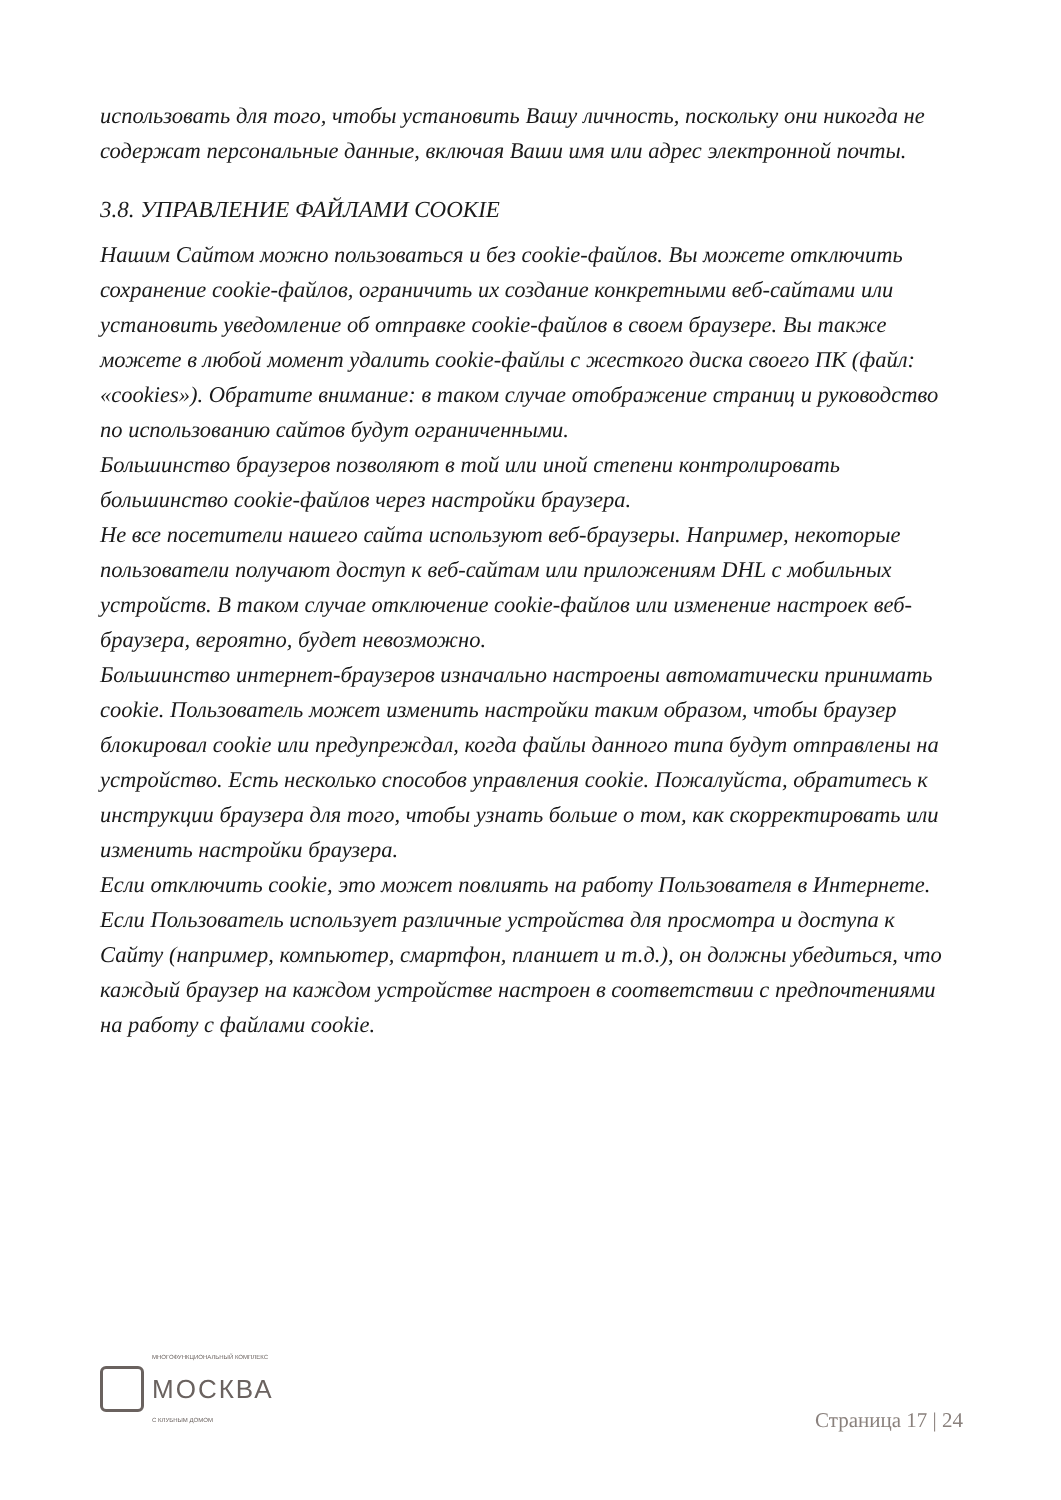использовать для того, чтобы установить Вашу личность, поскольку они никогда не содержат персональные данные, включая Ваши имя или адрес электронной почты.
3.8. УПРАВЛЕНИЕ ФАЙЛАМИ COOKIE
Нашим Сайтом можно пользоваться и без cookie-файлов. Вы можете отключить сохранение cookie-файлов, ограничить их создание конкретными веб-сайтами или установить уведомление об отправке cookie-файлов в своем браузере. Вы также можете в любой момент удалить cookie-файлы с жесткого диска своего ПК (файл: «cookies»). Обратите внимание: в таком случае отображение страниц и руководство по использованию сайтов будут ограниченными.
Большинство браузеров позволяют в той или иной степени контролировать большинство cookie-файлов через настройки браузера.
Не все посетители нашего сайта используют веб-браузеры. Например, некоторые пользователи получают доступ к веб-сайтам или приложениям DHL с мобильных устройств. В таком случае отключение cookie-файлов или изменение настроек веб-браузера, вероятно, будет невозможно.
Большинство интернет-браузеров изначально настроены автоматически принимать cookie. Пользователь может изменить настройки таким образом, чтобы браузер блокировал cookie или предупреждал, когда файлы данного типа будут отправлены на устройство. Есть несколько способов управления cookie. Пожалуйста, обратитесь к инструкции браузера для того, чтобы узнать больше о том, как скорректировать или изменить настройки браузера.
Если отключить cookie, это может повлиять на работу Пользователя в Интернете. Если Пользователь использует различные устройства для просмотра и доступа к Сайту (например, компьютер, смартфон, планшет и т.д.), он должны убедиться, что каждый браузер на каждом устройстве настроен в соответствии с предпочтениями на работу с файлами cookie.
МНОГОФУНКЦИОНАЛЬНЫЙ КОМПЛЕКС
МОСКВА
С КЛУБНЫМ ДОМОМ
Страница 17 | 24